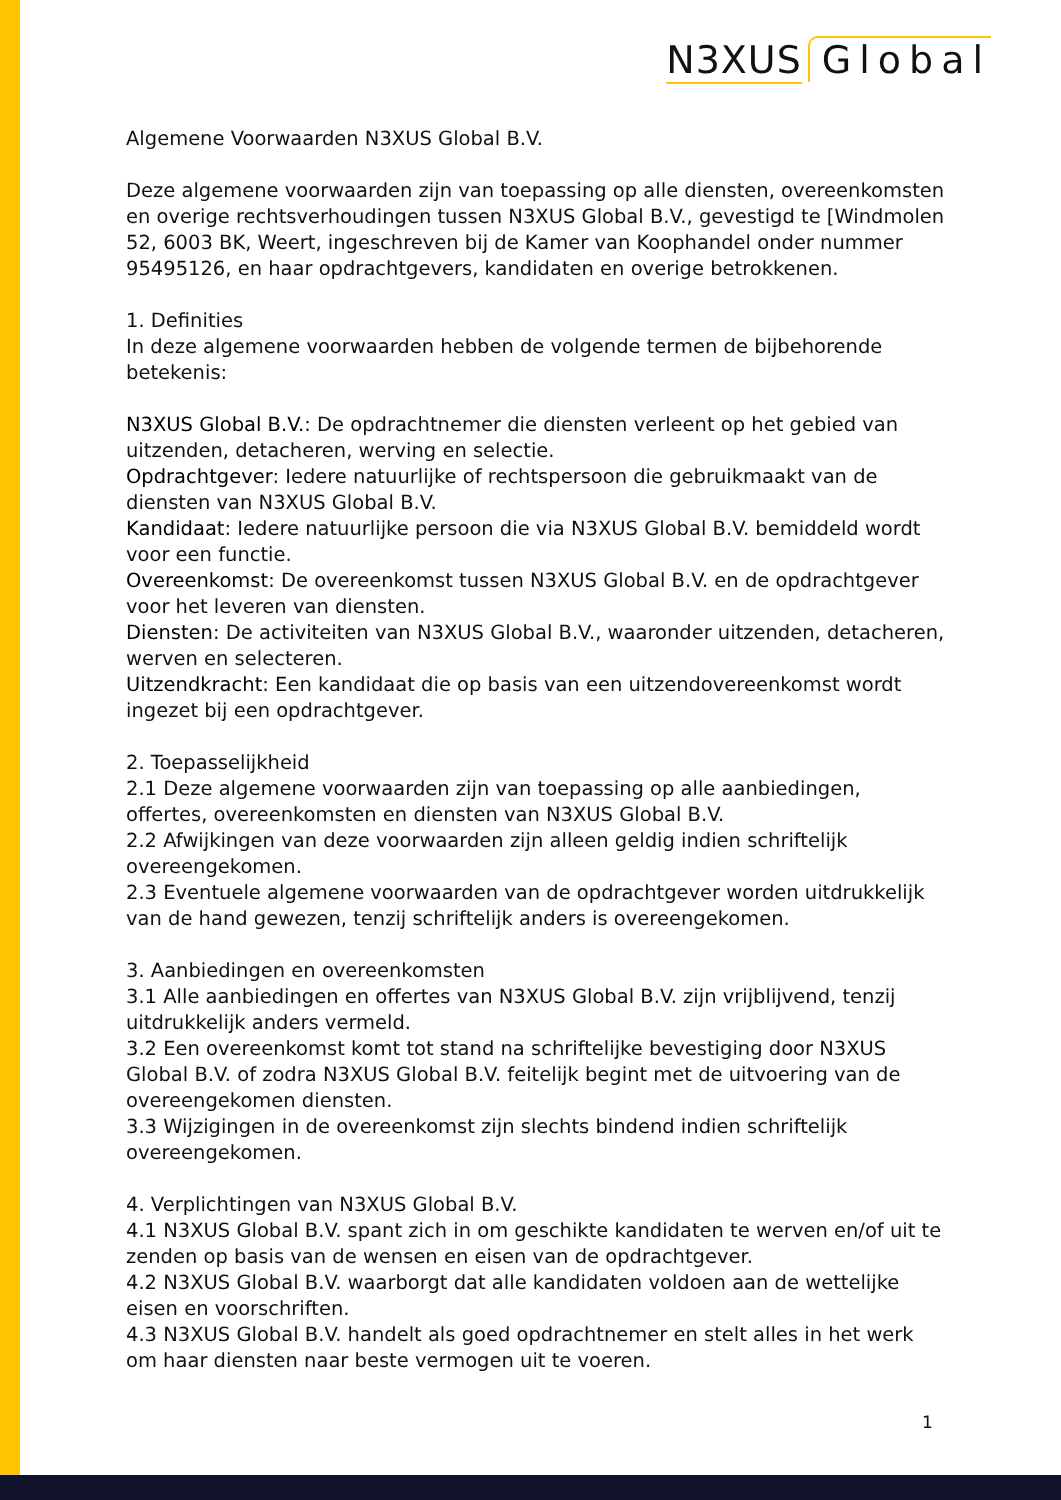N3XUS Global
Algemene Voorwaarden N3XUS Global B.V.
Deze algemene voorwaarden zijn van toepassing op alle diensten, overeenkomsten en overige rechtsverhoudingen tussen N3XUS Global B.V., gevestigd te [Windmolen 52, 6003 BK, Weert, ingeschreven bij de Kamer van Koophandel onder nummer 95495126, en haar opdrachtgevers, kandidaten en overige betrokkenen.
1. Definities
In deze algemene voorwaarden hebben de volgende termen de bijbehorende betekenis:
N3XUS Global B.V.: De opdrachtnemer die diensten verleent op het gebied van uitzenden, detacheren, werving en selectie.
Opdrachtgever: Iedere natuurlijke of rechtspersoon die gebruikmaakt van de diensten van N3XUS Global B.V.
Kandidaat: Iedere natuurlijke persoon die via N3XUS Global B.V. bemiddeld wordt voor een functie.
Overeenkomst: De overeenkomst tussen N3XUS Global B.V. en de opdrachtgever voor het leveren van diensten.
Diensten: De activiteiten van N3XUS Global B.V., waaronder uitzenden, detacheren, werven en selecteren.
Uitzendkracht: Een kandidaat die op basis van een uitzendovereenkomst wordt ingezet bij een opdrachtgever.
2. Toepasselijkheid
2.1 Deze algemene voorwaarden zijn van toepassing op alle aanbiedingen, offertes, overeenkomsten en diensten van N3XUS Global B.V.
2.2 Afwijkingen van deze voorwaarden zijn alleen geldig indien schriftelijk overeengekomen.
2.3 Eventuele algemene voorwaarden van de opdrachtgever worden uitdrukkelijk van de hand gewezen, tenzij schriftelijk anders is overeengekomen.
3. Aanbiedingen en overeenkomsten
3.1 Alle aanbiedingen en offertes van N3XUS Global B.V. zijn vrijblijvend, tenzij uitdrukkelijk anders vermeld.
3.2 Een overeenkomst komt tot stand na schriftelijke bevestiging door N3XUS Global B.V. of zodra N3XUS Global B.V. feitelijk begint met de uitvoering van de overeengekomen diensten.
3.3 Wijzigingen in de overeenkomst zijn slechts bindend indien schriftelijk overeengekomen.
4. Verplichtingen van N3XUS Global B.V.
4.1 N3XUS Global B.V. spant zich in om geschikte kandidaten te werven en/of uit te zenden op basis van de wensen en eisen van de opdrachtgever.
4.2 N3XUS Global B.V. waarborgt dat alle kandidaten voldoen aan de wettelijke eisen en voorschriften.
4.3 N3XUS Global B.V. handelt als goed opdrachtnemer en stelt alles in het werk om haar diensten naar beste vermogen uit te voeren.
1